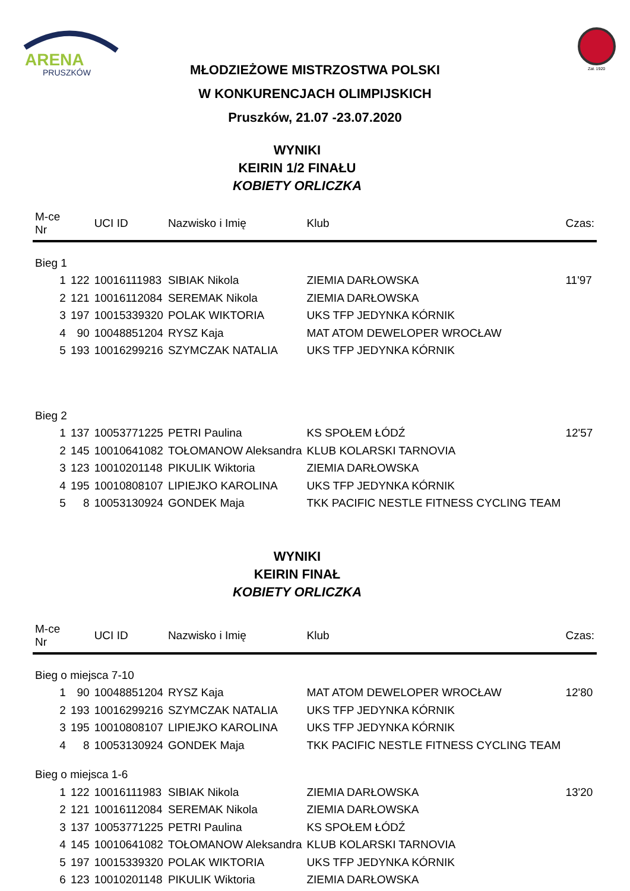ARENA
PRUSZKÓW
Zał. 1920
MŁODZIEŻOWE MISTRZOSTWA POLSKI
W KONKURENCJACH OLIMPIJSKICH
Pruszków, 21.07 -23.07.2020
WYNIKI
KEIRIN 1/2 FINAŁU
KOBIETY ORLICZKA
| M-ce Nr | | UCI ID | Nazwisko i Imię | Klub | Czas: |
| --- | --- | --- | --- | --- | --- |
| Bieg 1 | | | | | |
| 1 | 122 | 10016111983 | SIBIAK Nikola | ZIEMIA DARŁOWSKA | 11'97 |
| 2 | 121 | 10016112084 | SEREMAK Nikola | ZIEMIA DARŁOWSKA | |
| 3 | 197 | 10015339320 | POLAK WIKTORIA | UKS TFP JEDYNKA KÓRNIK | |
| 4 | 90 | 10048851204 | RYSZ Kaja | MAT ATOM DEWELOPER WROCŁAW | |
| 5 | 193 | 10016299216 | SZYMCZAK NATALIA | UKS TFP JEDYNKA KÓRNIK | |
| Bieg 2 | | | | | |
| 1 | 137 | 10053771225 | PETRI Paulina | KS SPOŁEM ŁÓDŹ | 12'57 |
| 2 | 145 | 10010641082 | TOŁOMANOW Aleksandra | KLUB KOLARSKI TARNOVIA | |
| 3 | 123 | 10010201148 | PIKULIK Wiktoria | ZIEMIA DARŁOWSKA | |
| 4 | 195 | 10010808107 | LIPIEJKO KAROLINA | UKS TFP JEDYNKA KÓRNIK | |
| 5 | 8 | 10053130924 | GONDEK Maja | TKK PACIFIC NESTLE FITNESS CYCLING TEAM | |
WYNIKI
KEIRIN FINAŁ
KOBIETY ORLICZKA
| M-ce Nr | | UCI ID | Nazwisko i Imię | Klub | Czas: |
| --- | --- | --- | --- | --- | --- |
| Bieg o miejsca 7-10 | | | | | |
| 1 | 90 | 10048851204 | RYSZ Kaja | MAT ATOM DEWELOPER WROCŁAW | 12'80 |
| 2 | 193 | 10016299216 | SZYMCZAK NATALIA | UKS TFP JEDYNKA KÓRNIK | |
| 3 | 195 | 10010808107 | LIPIEJKO KAROLINA | UKS TFP JEDYNKA KÓRNIK | |
| 4 | 8 | 10053130924 | GONDEK Maja | TKK PACIFIC NESTLE FITNESS CYCLING TEAM | |
| Bieg o miejsca 1-6 | | | | | |
| 1 | 122 | 10016111983 | SIBIAK Nikola | ZIEMIA DARŁOWSKA | 13'20 |
| 2 | 121 | 10016112084 | SEREMAK Nikola | ZIEMIA DARŁOWSKA | |
| 3 | 137 | 10053771225 | PETRI Paulina | KS SPOŁEM ŁÓDŹ | |
| 4 | 145 | 10010641082 | TOŁOMANOW Aleksandra | KLUB KOLARSKI TARNOVIA | |
| 5 | 197 | 10015339320 | POLAK WIKTORIA | UKS TFP JEDYNKA KÓRNIK | |
| 6 | 123 | 10010201148 | PIKULIK Wiktoria | ZIEMIA DARŁOWSKA | |